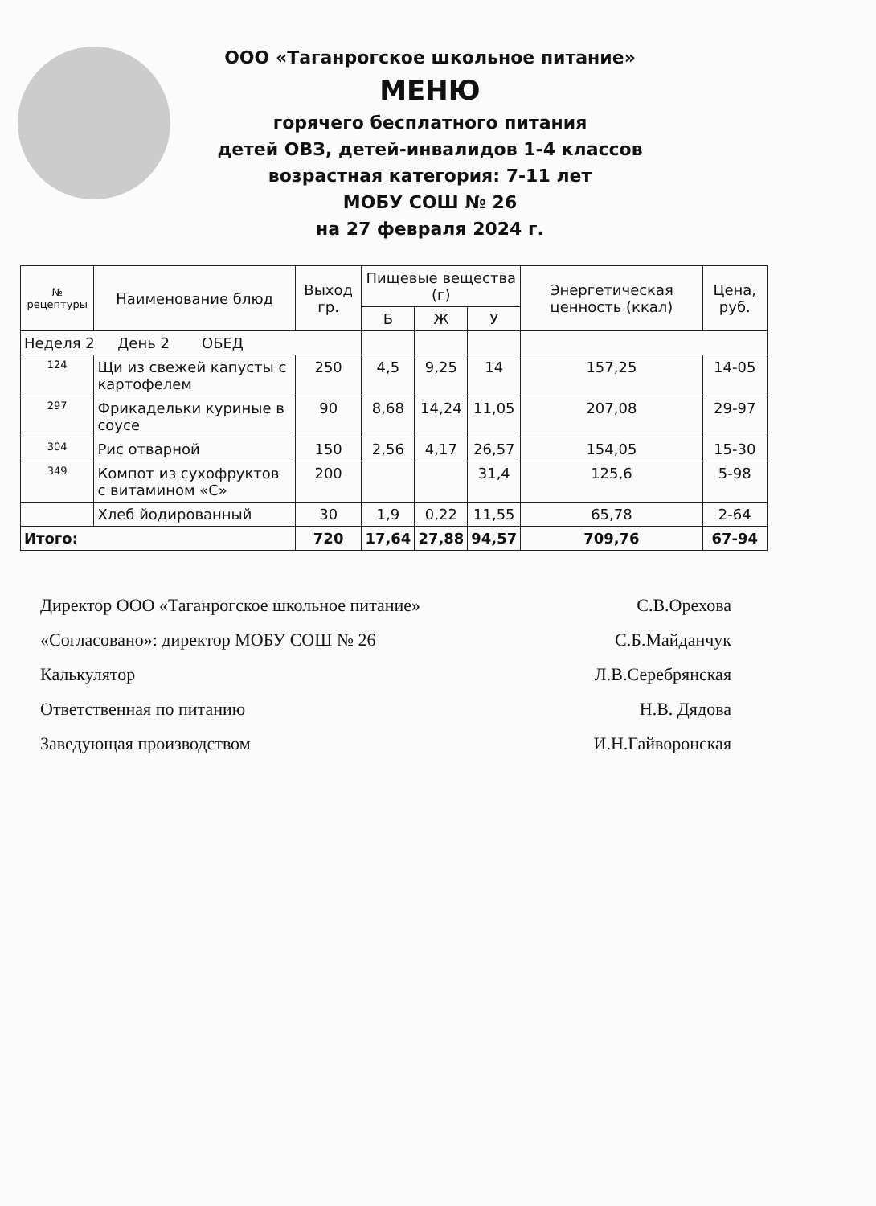ООО «Таганрогское школьное питание»
МЕНЮ
горячего бесплатного питания
детей ОВЗ, детей-инвалидов 1-4 классов
возрастная категория: 7-11 лет
МОБУ СОШ № 26
на 27 февраля 2024 г.
| № рецептуры | Наименование блюд | Выход гр. | Пищевые вещества (г) | | | Энергетическая ценность (ккал) | Цена, руб. |
| --- | --- | --- | --- | --- | --- | --- | --- |
| | | | Б | Ж | У | | |
| Неделя 2 День 2 ОБЕД | | | | | | | |
| 124 | Щи из свежей капусты с картофелем | 250 | 4,5 | 9,25 | 14 | 157,25 | 14-05 |
| 297 | Фрикадельки куриные в соусе | 90 | 8,68 | 14,24 | 11,05 | 207,08 | 29-97 |
| 304 | Рис отварной | 150 | 2,56 | 4,17 | 26,57 | 154,05 | 15-30 |
| 349 | Компот из сухофруктов с витамином «С» | 200 | | | 31,4 | 125,6 | 5-98 |
| | Хлеб йодированный | 30 | 1,9 | 0,22 | 11,55 | 65,78 | 2-64 |
| Итого: | | 720 | 17,64 | 27,88 | 94,57 | 709,76 | 67-94 |
Директор ООО «Таганрогское школьное питание» С.В.Орехова
«Согласовано»: директор МОБУ СОШ № 26 С.Б.Майданчук
Калькулятор Л.В.Серебрянская
Ответственная по питанию Н.В. Дядова
Заведующая производством И.Н.Гайворонская